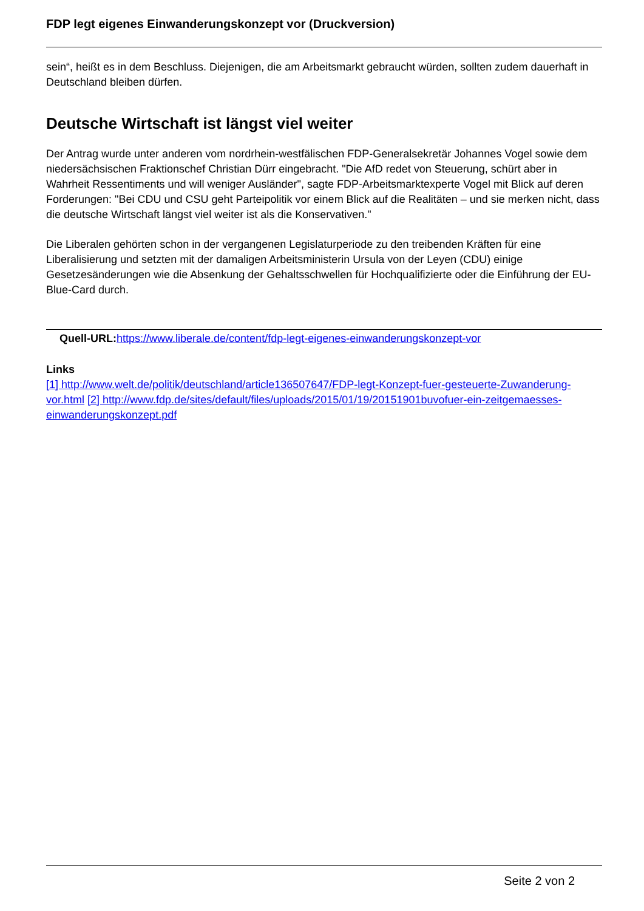FDP legt eigenes Einwanderungskonzept vor (Druckversion)
sein“, heißt es in dem Beschluss. Diejenigen, die am Arbeitsmarkt gebraucht würden, sollten zudem dauerhaft in Deutschland bleiben dürfen.
Deutsche Wirtschaft ist längst viel weiter
Der Antrag wurde unter anderen vom nordrhein-westfälischen FDP-Generalsekretär Johannes Vogel sowie dem niedersächsischen Fraktionschef Christian Dürr eingebracht. "Die AfD redet von Steuerung, schürt aber in Wahrheit Ressentiments und will weniger Ausländer", sagte FDP-Arbeitsmarktexperte Vogel mit Blick auf deren Forderungen: "Bei CDU und CSU geht Parteipolitik vor einem Blick auf die Realitäten – und sie merken nicht, dass die deutsche Wirtschaft längst viel weiter ist als die Konservativen."
Die Liberalen gehörten schon in der vergangenen Legislaturperiode zu den treibenden Kräften für eine Liberalisierung und setzten mit der damaligen Arbeitsministerin Ursula von der Leyen (CDU) einige Gesetzesänderungen wie die Absenkung der Gehaltsschwellen für Hochqualifizierte oder die Einführung der EU-Blue-Card durch.
Quell-URL: https://www.liberale.de/content/fdp-legt-eigenes-einwanderungskonzept-vor
Links
[1] http://www.welt.de/politik/deutschland/article136507647/FDP-legt-Konzept-fuer-gesteuerte-Zuwanderung-vor.html [2] http://www.fdp.de/sites/default/files/uploads/2015/01/19/20151901buvofuer-ein-zeitgemaesses-einwanderungskonzept.pdf
Seite 2 von 2